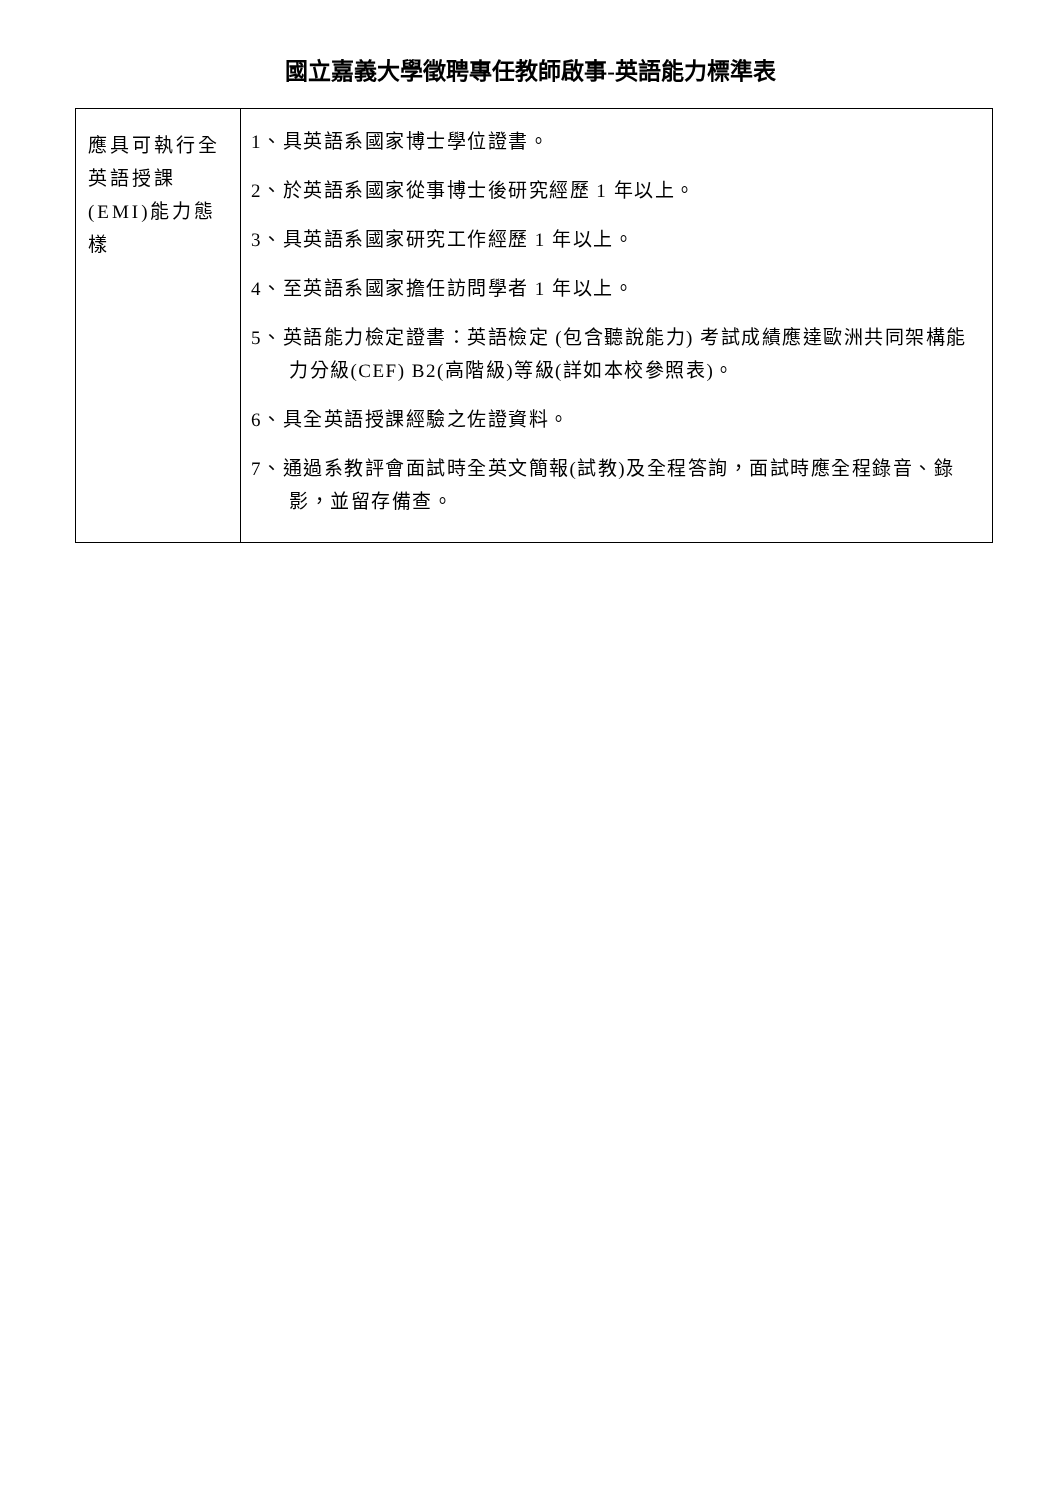國立嘉義大學徵聘專任教師啟事-英語能力標準表
| 應具可執行全英語授課(EMI)能力態樣 | 1、具英語系國家博士學位證書。 2、於英語系國家從事博士後研究經歷 1 年以上。 3、具英語系國家研究工作經歷 1 年以上。 4、至英語系國家擔任訪問學者 1 年以上。 5、英語能力檢定證書：英語檢定 (包含聽說能力) 考試成績應達歐洲共同架構能力分級(CEF) B2(高階級)等級(詳如本校參照表)。 6、具全英語授課經驗之佐證資料。 7、通過系教評會面試時全英文簡報(試教)及全程答詢，面試時應全程錄音、錄影，並留存備查。 |